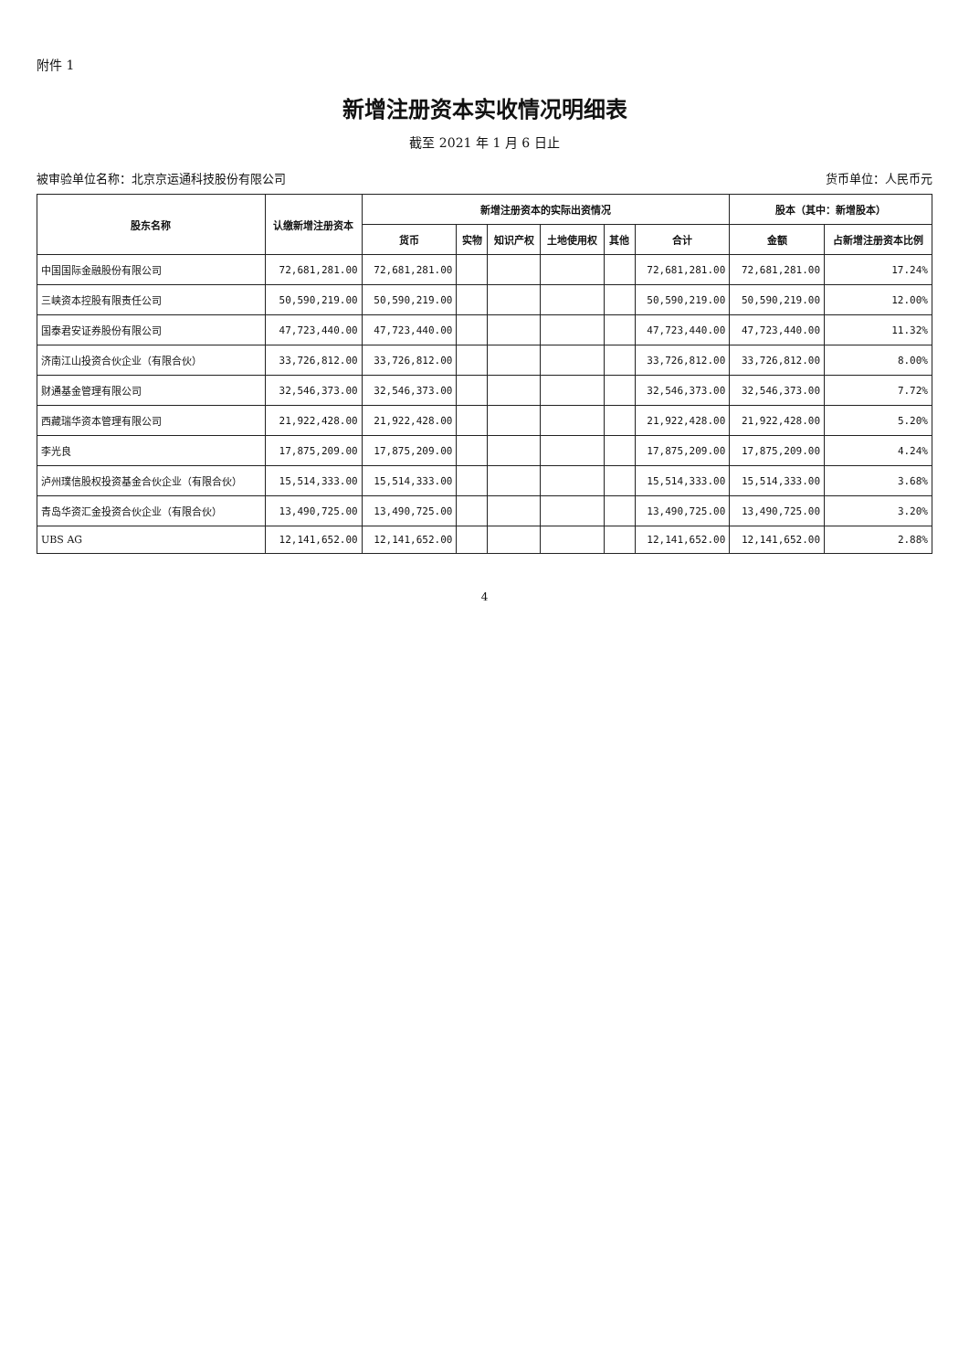附件 1
新增注册资本实收情况明细表
截至 2021 年 1 月 6 日止
被审验单位名称：北京京运通科技股份有限公司 货币单位：人民币元
| 股东名称 | 认缴新增注册资本 | 新增注册资本的实际出资情况 | | | | | | 股本（其中：新增股本） | |
| --- | --- | --- | --- | --- | --- | --- | --- | --- | --- |
| | | 货币 | 实物 | 知识产权 | 土地使用权 | 其他 | 合计 | 金额 | 占新增注册资本比例 |
| 中国国际金融股份有限公司 | 72,681,281.00 | 72,681,281.00 | | | | | 72,681,281.00 | 72,681,281.00 | 17.24% |
| 三峡资本控股有限责任公司 | 50,590,219.00 | 50,590,219.00 | | | | | 50,590,219.00 | 50,590,219.00 | 12.00% |
| 国泰君安证券股份有限公司 | 47,723,440.00 | 47,723,440.00 | | | | | 47,723,440.00 | 47,723,440.00 | 11.32% |
| 济南江山投资合伙企业（有限合伙） | 33,726,812.00 | 33,726,812.00 | | | | | 33,726,812.00 | 33,726,812.00 | 8.00% |
| 财通基金管理有限公司 | 32,546,373.00 | 32,546,373.00 | | | | | 32,546,373.00 | 32,546,373.00 | 7.72% |
| 西藏瑞华资本管理有限公司 | 21,922,428.00 | 21,922,428.00 | | | | | 21,922,428.00 | 21,922,428.00 | 5.20% |
| 李光良 | 17,875,209.00 | 17,875,209.00 | | | | | 17,875,209.00 | 17,875,209.00 | 4.24% |
| 泸州璞信股权投资基金合伙企业（有限合伙） | 15,514,333.00 | 15,514,333.00 | | | | | 15,514,333.00 | 15,514,333.00 | 3.68% |
| 青岛华资汇金投资合伙企业（有限合伙） | 13,490,725.00 | 13,490,725.00 | | | | | 13,490,725.00 | 13,490,725.00 | 3.20% |
| UBS AG | 12,141,652.00 | 12,141,652.00 | | | | | 12,141,652.00 | 12,141,652.00 | 2.88% |
4